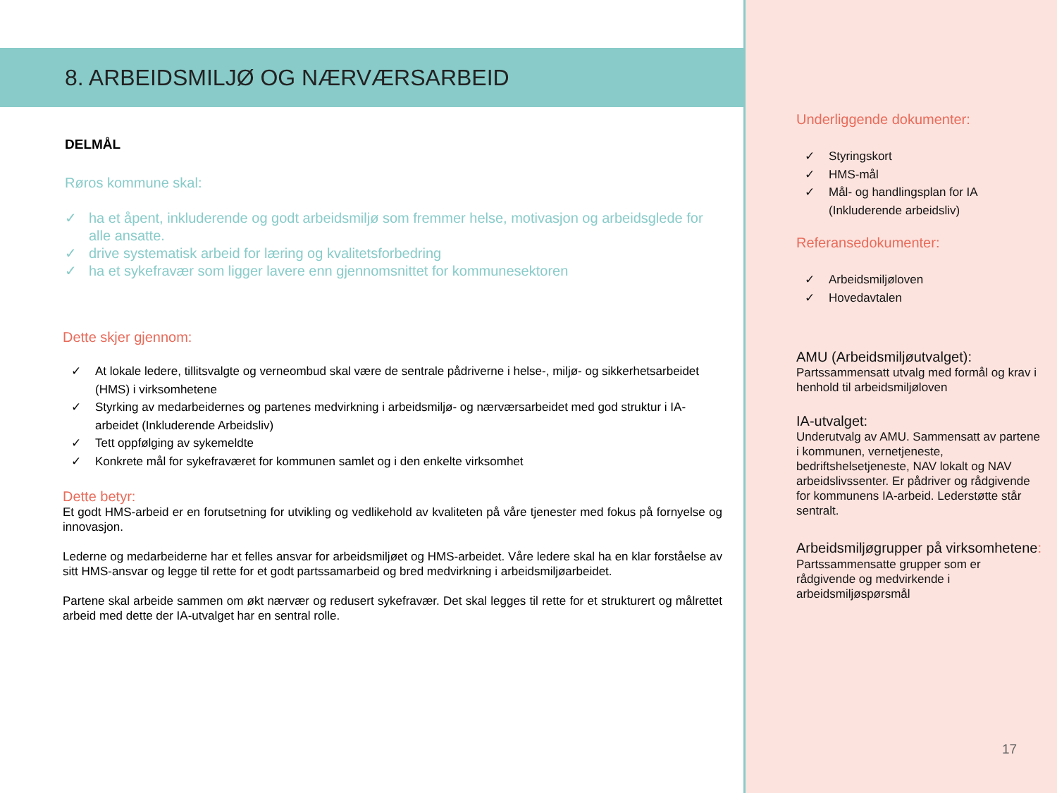8. ARBEIDSMILJØ OG NÆRVÆRSARBEID
DELMÅL
Røros kommune skal:
✓ ha et åpent, inkluderende og godt arbeidsmiljø som fremmer helse, motivasjon og arbeidsglede for alle ansatte.
✓ drive systematisk arbeid for læring og kvalitetsforbedring
✓ ha et sykefravær som ligger lavere enn gjennomsnittet for kommunesektoren
Dette skjer gjennom:
✓ At lokale ledere, tillitsvalgte og verneombud skal være de sentrale pådriverne i helse-, miljø- og sikkerhetsarbeidet (HMS) i virksomhetene
✓ Styrking av medarbeidernes og partenes medvirkning i arbeidsmiljø- og nærværsarbeidet med god struktur i IA-arbeidet (Inkluderende Arbeidsliv)
✓ Tett oppfølging av sykemeldte
✓ Konkrete mål for sykefraværet for kommunen samlet og i den enkelte virksomhet
Dette betyr:
Et godt HMS-arbeid er en forutsetning for utvikling og vedlikehold av kvaliteten på våre tjenester med fokus på fornyelse og innovasjon.
Lederne og medarbeiderne har et felles ansvar for arbeidsmiljøet og HMS-arbeidet. Våre ledere skal ha en klar forståelse av sitt HMS-ansvar og legge til rette for et godt partssamarbeid og bred medvirkning i arbeidsmiljøarbeidet.
Partene skal arbeide sammen om økt nærvær og redusert sykefravær. Det skal legges til rette for et strukturert og målrettet arbeid med dette der IA-utvalget har en sentral rolle.
Underliggende dokumenter:
✓ Styringskort
✓ HMS-mål
✓ Mål- og handlingsplan for IA (Inkluderende arbeidsliv)
Referansedokumenter:
✓ Arbeidsmiljøloven
✓ Hovedavtalen
AMU (Arbeidsmiljøutvalget):
Partssammensatt utvalg med formål og krav i henhold til arbeidsmiljøloven
IA-utvalget:
Underutvalg av AMU. Sammensatt av partene i kommunen, vernetjeneste, bedriftshelsetjeneste, NAV lokalt og NAV arbeidslivssenter. Er pådriver og rådgivende for kommunens IA-arbeid. Lederstøtte står sentralt.
Arbeidsmiljøgrupper på virksomhetene:
Partssammensatte grupper som er rådgivende og medvirkende i arbeidsmiljøspørsmål
17